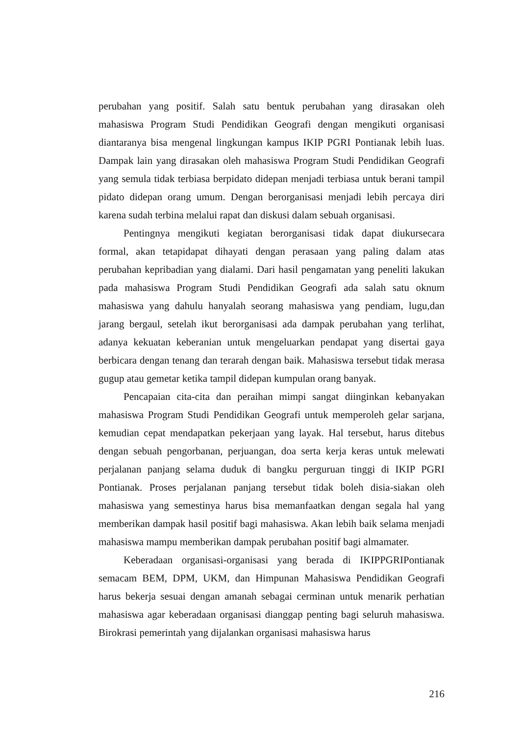perubahan yang positif. Salah satu bentuk perubahan yang dirasakan oleh mahasiswa Program Studi Pendidikan Geografi dengan mengikuti organisasi diantaranya bisa mengenal lingkungan kampus IKIP PGRI Pontianak lebih luas. Dampak lain yang dirasakan oleh mahasiswa Program Studi Pendidikan Geografi yang semula tidak terbiasa berpidato didepan menjadi terbiasa untuk berani tampil pidato didepan orang umum. Dengan berorganisasi menjadi lebih percaya diri karena sudah terbina melalui rapat dan diskusi dalam sebuah organisasi.
Pentingnya mengikuti kegiatan berorganisasi tidak dapat diukursecara formal, akan tetapidapat dihayati dengan perasaan yang paling dalam atas perubahan kepribadian yang dialami. Dari hasil pengamatan yang peneliti lakukan pada mahasiswa Program Studi Pendidikan Geografi ada salah satu oknum mahasiswa yang dahulu hanyalah seorang mahasiswa yang pendiam, lugu,dan jarang bergaul, setelah ikut berorganisasi ada dampak perubahan yang terlihat, adanya kekuatan keberanian untuk mengeluarkan pendapat yang disertai gaya berbicara dengan tenang dan terarah dengan baik. Mahasiswa tersebut tidak merasa gugup atau gemetar ketika tampil didepan kumpulan orang banyak.
Pencapaian cita-cita dan peraihan mimpi sangat diinginkan kebanyakan mahasiswa Program Studi Pendidikan Geografi untuk memperoleh gelar sarjana, kemudian cepat mendapatkan pekerjaan yang layak. Hal tersebut, harus ditebus dengan sebuah pengorbanan, perjuangan, doa serta kerja keras untuk melewati perjalanan panjang selama duduk di bangku perguruan tinggi di IKIP PGRI Pontianak. Proses perjalanan panjang tersebut tidak boleh disia-siakan oleh mahasiswa yang semestinya harus bisa memanfaatkan dengan segala hal yang memberikan dampak hasil positif bagi mahasiswa. Akan lebih baik selama menjadi mahasiswa mampu memberikan dampak perubahan positif bagi almamater.
Keberadaan organisasi-organisasi yang berada di IKIPPGRIPontianak semacam BEM, DPM, UKM, dan Himpunan Mahasiswa Pendidikan Geografi harus bekerja sesuai dengan amanah sebagai cerminan untuk menarik perhatian mahasiswa agar keberadaan organisasi dianggap penting bagi seluruh mahasiswa. Birokrasi pemerintah yang dijalankan organisasi mahasiswa harus
216